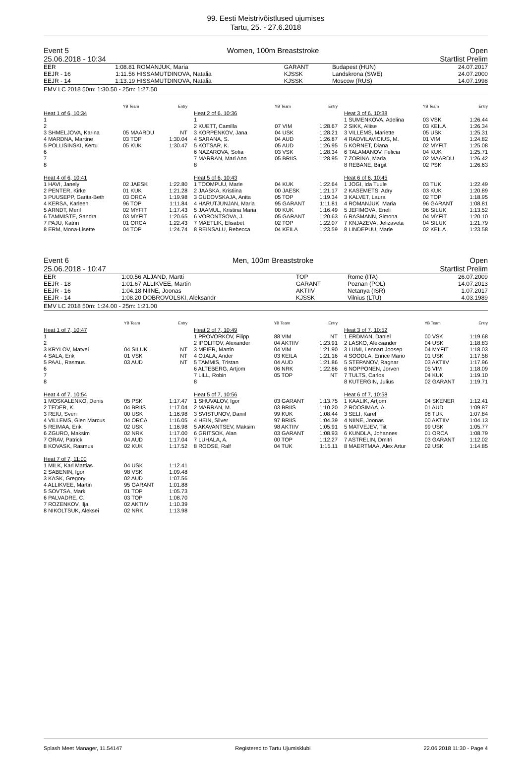99. Eesti Meistrivõistlused ujumises
Tartu, 25. - 27.6.2018
Event 5
25.06.2018 - 10:34 Women, 100m Breaststroke Open
Startlist Prelim
| EER | 1:08.81 | ROMANJUK, Maria | GARANT | Budapest (HUN) | 24.07.2017 |
| EEJR - 16 | 1:11.56 | HISSAMUTDINOVA, Natalia | KJSSK | Landskrona (SWE) | 24.07.2000 |
| EEJR - 14 | 1:13.19 | HISSAMUTDINOVA, Natalia | KJSSK | Moscow (RUS) | 14.07.1998 |
EMV LC 2018 50m: 1:30.50 - 25m: 1:27.50
| | YB Team | Entry |
| Heat 1 of 6, 10:34 | | |
| 1 | | |
| 2 | | |
| 3 SHMELJOVA, Karina | 05 MAARDU | NT |
| 4 MARDNA, Martine | 03 TOP | 1:30.04 |
| 5 POLLISINSKI, Kertu | 05 KUK | 1:30.47 |
| 6 | | |
| 7 | | |
| 8 | | |
| Heat 4 of 6, 10:41 | | |
| 1 HAVI, Janely | 02 JAESK | 1:22.80 |
| 2 PENTER, Kirke | 01 KUK | 1:21.28 |
| 3 PUUSEPP, Garita-Beth | 03 ORCA | 1:19.98 |
| 4 KERSA, Karleen | 96 TOP | 1:11.84 |
| 5 ARNDT, Meril | 02 MYFIT | 1:17.43 |
| 6 TAMMISTE, Sandra | 03 MYFIT | 1:20.65 |
| 7 PAJU, Katrin | 01 ORCA | 1:22.43 |
| 8 ERM, Mona-Lisette | 04 TOP | 1:24.74 |
| | YB Team | Entry |
| Heat 2 of 6, 10:36 | | |
| 1 | | |
| 2 KUETT, Camilla | 07 VIM | 1:28.67 |
| 3 KORPENKOV, Jana | 04 USK | 1:28.21 |
| 4 SARANA, S. | 04 AUD | 1:26.87 |
| 5 KOTSAR, K. | 05 AUD | 1:26.95 |
| 6 NAZAROVA, Sofia | 03 VSK | 1:28.34 |
| 7 MARRAN, Mari Ann | 05 BRIIS | 1:28.95 |
| 8 | | |
| Heat 5 of 6, 10:43 | | |
| 1 TOOMPUU, Marie | 04 KUK | 1:22.64 |
| 2 JAASKA, Kristiina | 00 JAESK | 1:21.17 |
| 3 GUDOVSKAJA, Anita | 05 TOP | 1:19.34 |
| 4 HARUTJUNJAN, Maria | 95 GARANT | 1:11.81 |
| 5 JAAMUL, Kristina Maria | 00 KUK | 1:16.49 |
| 6 VORONTSOVA, J. | 05 GARANT | 1:20.63 |
| 7 MAETLIK, Elisabet | 02 TOP | 1:22.07 |
| 8 REINSALU, Rebecca | 04 KEILA | 1:23.59 |
| | YB Team | Entry |
| Heat 3 of 6, 10:38 | | |
| 1 SUMENKOVA, Adelina | 03 VSK | 1:26.44 |
| 2 SIKK, Aliise | 03 KEILA | 1:26.34 |
| 3 VILLEMS, Mariette | 05 USK | 1:25.31 |
| 4 RADVILAVICIUS, M. | 01 VIM | 1:24.82 |
| 5 KORNET, Diana | 02 MYFIT | 1:25.08 |
| 6 TALAMANOV, Felicia | 04 KUK | 1:25.71 |
| 7 ZORINA, Maria | 02 MAARDU | 1:26.42 |
| 8 REBANE, Birgit | 02 PSK | 1:26.63 |
| Heat 6 of 6, 10:45 | | |
| 1 JOGI, Ida Tuule | 03 TUK | 1:22.49 |
| 2 KASEMETS, Adry | 03 KUK | 1:20.89 |
| 3 KALVET, Laura | 02 TOP | 1:18.95 |
| 4 ROMANJUK, Maria | 96 GARANT | 1:08.81 |
| 5 JEFIMOVA, Eneli | 06 SILUK | 1:13.52 |
| 6 RASMANN, Simona | 04 MYFIT | 1:20.10 |
| 7 KNJAZEVA, Jelizaveta | 04 SILUK | 1:21.79 |
| 8 LINDEPUU, Marie | 02 KEILA | 1:23.58 |
Event 6
25.06.2018 - 10:47 Men, 100m Breaststroke Open
Startlist Prelim
| EER | 1:00.56 | ALJAND, Martti | TOP | Rome (ITA) | 26.07.2009 |
| EEJR - 18 | 1:01.67 | ALLIKVEE, Martin | GARANT | Poznan (POL) | 14.07.2013 |
| EEJR - 16 | 1:04.18 | NIINE, Joonas | AKTIIV | Netanya (ISR) | 1.07.2017 |
| EEJR - 14 | 1:08.20 | DOBROVOLSKI, Aleksandr | KJSSK | Vilnius (LTU) | 4.03.1989 |
EMV LC 2018 50m: 1:24.00 - 25m: 1:21.00
| | YB Team | Entry |
| Heat 1 of 7, 10:47 | | |
| 1 | | |
| 2 | | |
| 3 KRYLOV, Matvei | 04 SILUK | NT |
| 4 SALA, Erik | 01 VSK | NT |
| 5 PAAL, Rasmus | 03 AUD | NT |
| 6 | | |
| 7 | | |
| 8 | | |
| Heat 4 of 7, 10:54 | | |
| 1 MOSKALENKO, Denis | 05 PSK | 1:17.47 |
| 2 TEDER, K. | 04 BRIIS | 1:17.04 |
| 3 REIU, Sven | 00 USK | 1:16.98 |
| 4 VILLEMS, Glen Marcus | 04 ORCA | 1:16.05 |
| 5 REIMAA, Erik | 02 USK | 1:16.98 |
| 6 ZGURO, Maksim | 02 NRK | 1:17.00 |
| 7 ORAV, Patrick | 04 AUD | 1:17.04 |
| 8 KOVASK, Rasmus | 02 KUK | 1:17.52 |
| Heat 7 of 7, 11:00 | | |
| 1 MILK, Karl Mattias | 04 USK | 1:12.41 |
| 2 SABENIN, Igor | 98 VSK | 1:09.48 |
| 3 KASK, Gregory | 02 AUD | 1:07.56 |
| 4 ALLIKVEE, Martin | 95 GARANT | 1:01.88 |
| 5 SOVTSA, Mark | 01 TOP | 1:05.73 |
| 6 PALVADRE, C. | 03 TOP | 1:08.70 |
| 7 ROZENKOV, Ilja | 02 AKTIIV | 1:10.39 |
| 8 NIKOLTSUK, Aleksei | 02 NRK | 1:13.98 |
| | YB Team | Entry |
| Heat 2 of 7, 10:49 | | |
| 1 PROVORKOV, Filipp | 88 VIM | NT |
| 2 IPOLITOV, Alexander | 04 AKTIIV | 1:23.91 |
| 3 MEIER, Martin | 04 VIM | 1:21.90 |
| 4 OJALA, Ander | 03 KEILA | 1:21.16 |
| 5 TAMMIS, Tristan | 04 AUD | 1:21.86 |
| 6 ALTEBERG, Artjom | 06 NRK | 1:22.86 |
| 7 LILL, Robin | 05 TOP | NT |
| 8 | | |
| Heat 5 of 7, 10:56 | | |
| 1 SHUVALOV, Igor | 03 GARANT | 1:13.75 |
| 2 MARRAN, M. | 03 BRIIS | 1:10.20 |
| 3 SVISTUNOV, Daniil | 99 KUK | 1:08.44 |
| 4 HEIN, Silver | 97 BRIIS | 1:04.39 |
| 5 AKAVANTSEV, Maksim | 98 AKTIIV | 1:05.91 |
| 6 GRITSOK, Alan | 03 GARANT | 1:08.93 |
| 7 LUHALA, A. | 00 TOP | 1:12.27 |
| 8 ROOSE, Ralf | 04 TUK | 1:15.11 |
| | YB Team | Entry |
| Heat 3 of 7, 10:52 | | |
| 1 ERDMAN, Daniel | 00 VSK | 1:19.68 |
| 2 LASKO, Aleksander | 04 USK | 1:18.83 |
| 3 LUMI, Lennart Joosep | 04 MYFIT | 1:18.03 |
| 4 SOODLA, Enrice Mario | 01 USK | 1:17.58 |
| 5 STEPANOV, Ragnar | 03 AKTIIV | 1:17.96 |
| 6 NOPPONEN, Jorven | 05 VIM | 1:18.09 |
| 7 TULTS, Carlos | 04 KUK | 1:19.10 |
| 8 KUTERGIN, Julius | 02 GARANT | 1:19.71 |
| Heat 6 of 7, 10:58 | | |
| 1 KAALIK, Artjom | 04 SKENER | 1:12.41 |
| 2 ROOSIMAA, A. | 01 AUD | 1:09.87 |
| 3 SELI, Karel | 98 TUK | 1:07.84 |
| 4 NIINE, Joonas | 00 AKTIIV | 1:04.13 |
| 5 MATVEJEV, Tiit | 99 USK | 1:05.77 |
| 6 KUNDLA, Johannes | 01 ORCA | 1:08.79 |
| 7 ASTRELIN, Dmitri | 03 GARANT | 1:12.02 |
| 8 MAERTMAA, Alex Artur | 02 USK | 1:14.85 |
Splash Meet Manager, 11.54147 Registered to Tartu Ujumisklubi 22.06.2018 11:30 - Page 4